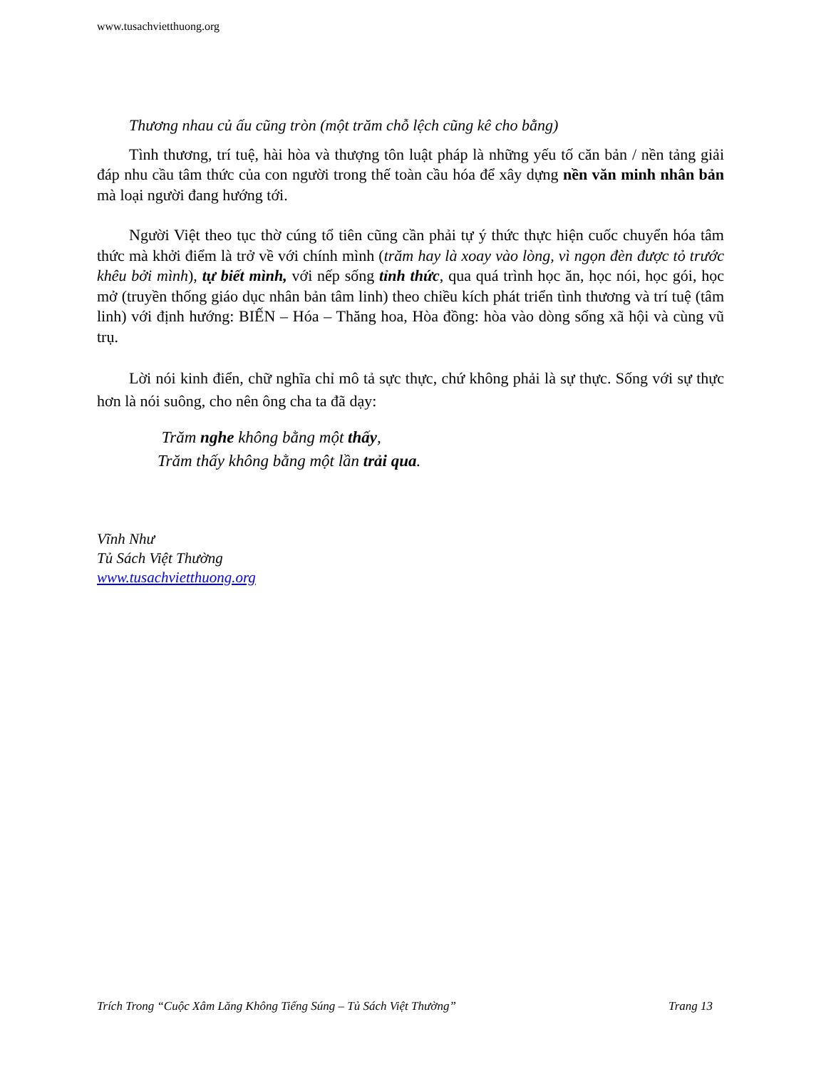www.tusachvietthuong.org
Thương nhau củ ấu cũng tròn (một trăm chỗ lệch cũng kê cho bằng)
Tình thương, trí tuệ, hài hòa và thượng tôn luật pháp là những yếu tố căn bản / nền tảng giải đáp nhu cầu tâm thức của con người trong thế toàn cầu hóa để xây dựng nền văn minh nhân bản mà loại người đang hướng tới.
Người Việt theo tục thờ cúng tổ tiên cũng cần phải tự ý thức thực hiện cuốc chuyển hóa tâm thức mà khởi điểm là trở về với chính mình (trăm hay là xoay vào lòng, vì ngọn đèn được tỏ trước khêu bởi mình), tự biết mình, với nếp sống tỉnh thức, qua quá trình học ăn, học nói, học gói, học mở (truyền thống giáo dục nhân bản tâm linh) theo chiều kích phát triển tình thương và trí tuệ (tâm linh) với định hướng: BIẾN – Hóa – Thăng hoa, Hòa đồng: hòa vào dòng sống xã hội và cùng vũ trụ.
Lời nói kinh điển, chữ nghĩa chỉ mô tả sực thực, chứ không phải là sự thực. Sống với sự thực hơn là nói suông, cho nên ông cha ta đã dạy:
Trăm nghe không bằng một thấy,
Trăm thấy không bằng một lần trải qua.
Vĩnh Như
Tủ Sách Việt Thường
www.tusachvietthuong.org
Trích Trong “Cuộc Xâm Lăng Không Tiếng Súng – Tủ Sách Việt Thường” Trang 13